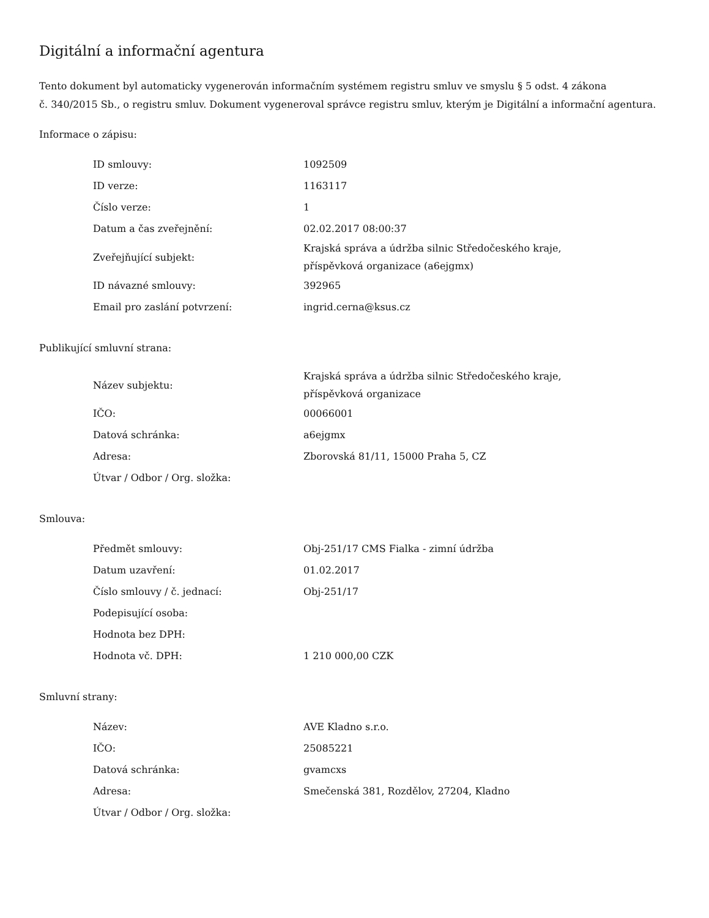Digitální a informační agentura
Tento dokument byl automaticky vygenerován informačním systémem registru smluv ve smyslu § 5 odst. 4 zákona
č. 340/2015 Sb., o registru smluv. Dokument vygeneroval správce registru smluv, kterým je Digitální a informační agentura.
Informace o zápisu:
| ID smlouvy: | 1092509 |
| ID verze: | 1163117 |
| Číslo verze: | 1 |
| Datum a čas zveřejnění: | 02.02.2017 08:00:37 |
| Zveřejňující subjekt: | Krajská správa a údržba silnic Středočeského kraje, příspěvková organizace (a6ejgmx) |
| ID návazné smlouvy: | 392965 |
| Email pro zaslání potvrzení: | ingrid.cerna@ksus.cz |
Publikující smluvní strana:
| Název subjektu: | Krajská správa a údržba silnic Středočeského kraje, příspěvková organizace |
| IČO: | 00066001 |
| Datová schránka: | a6ejgmx |
| Adresa: | Zborovská 81/11, 15000 Praha 5, CZ |
| Útvar / Odbor / Org. složka: | |
Smlouva:
| Předmět smlouvy: | Obj-251/17 CMS Fialka - zimní údržba |
| Datum uzavření: | 01.02.2017 |
| Číslo smlouvy / č. jednací: | Obj-251/17 |
| Podepisující osoba: | |
| Hodnota bez DPH: | |
| Hodnota vč. DPH: | 1 210 000,00 CZK |
Smluvní strany:
| Název: | AVE Kladno s.r.o. |
| IČO: | 25085221 |
| Datová schránka: | gvamcxs |
| Adresa: | Smečenská 381, Rozdělov, 27204, Kladno |
| Útvar / Odbor / Org. složka: | |